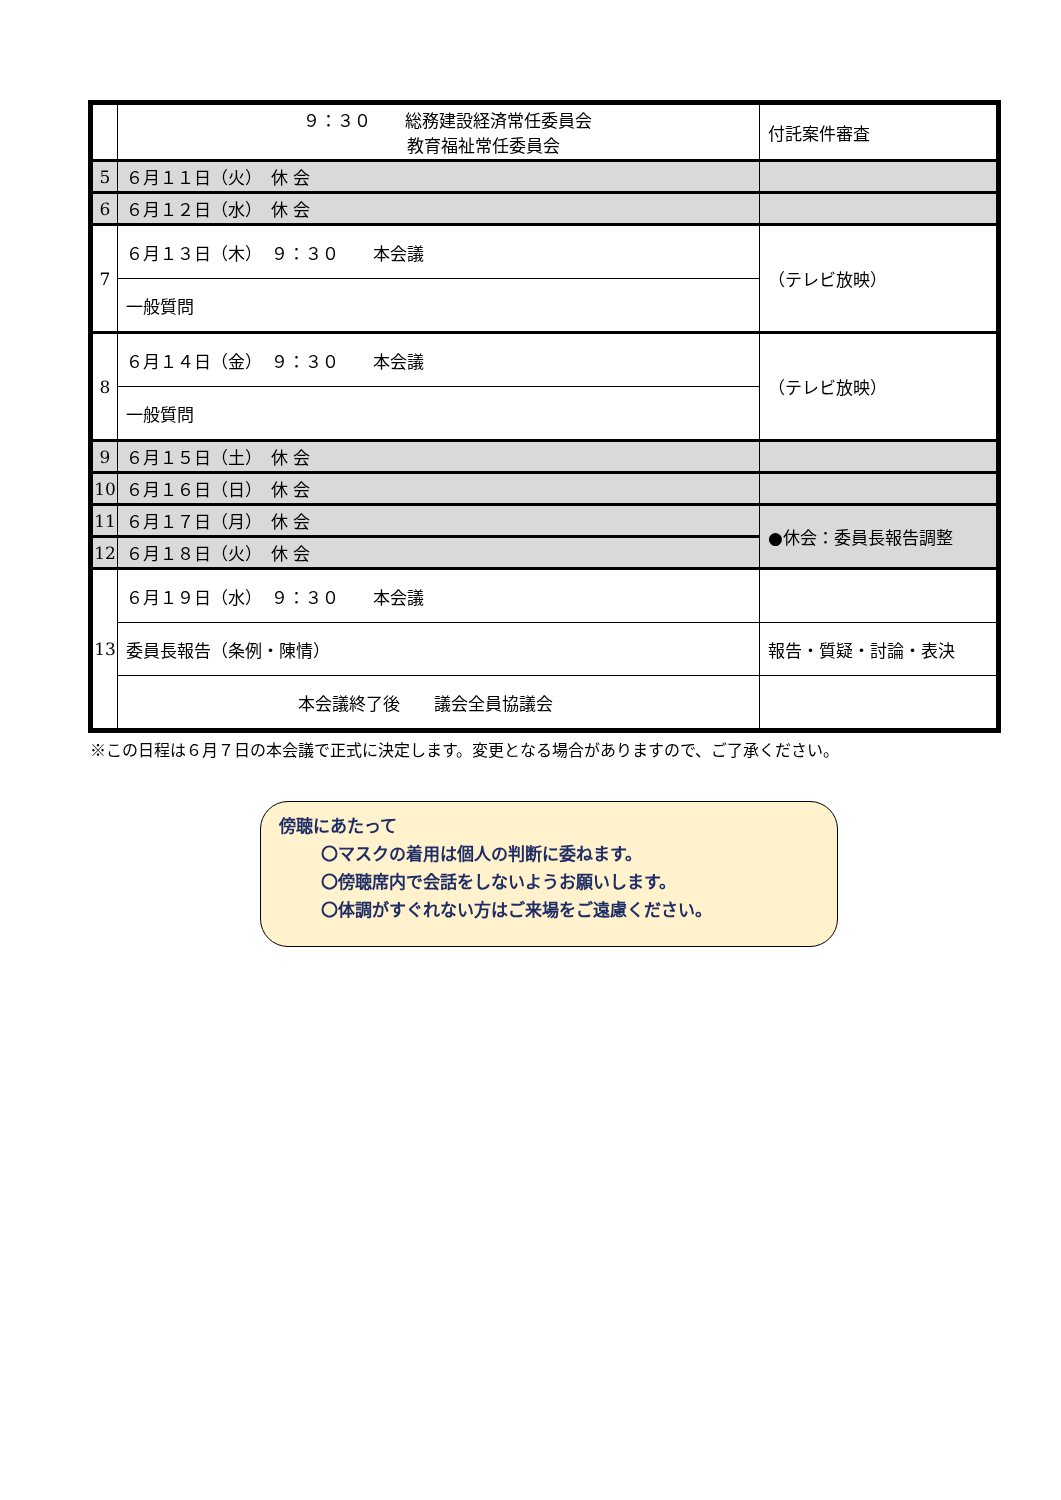| | ９：３０ 総務建設経済常任委員会 教育福祉常任委員会 | 付託案件審査 |
| 5 | ６月１１日（火） 休 会 | |
| 6 | ６月１２日（水） 休 会 | |
| 7 | ６月１３日（木） ９：３０ 本会議 | （テレビ放映） |
| | 一般質問 | |
| 8 | ６月１４日（金） ９：３０ 本会議 | （テレビ放映） |
| | 一般質問 | |
| 9 | ６月１５日（土） 休 会 | |
| 10 | ６月１６日（日） 休 会 | |
| 11 | ６月１７日（月） 休 会 | ●休会：委員長報告調整 |
| 12 | ６月１８日（火） 休 会 | |
| 13 | ６月１９日（水） ９：３０ 本会議 | |
| | 委員長報告（条例・陳情） | 報告・質疑・討論・表決 |
| | 本会議終了後 議会全員協議会 | |
※この日程は６月７日の本会議で正式に決定します。変更となる場合がありますので、ご了承ください。
傍聴にあたって
〇マスクの着用は個人の判断に委ねます。
〇傍聴席内で会話をしないようお願いします。
〇体調がすぐれない方はご来場をご遠慮ください。